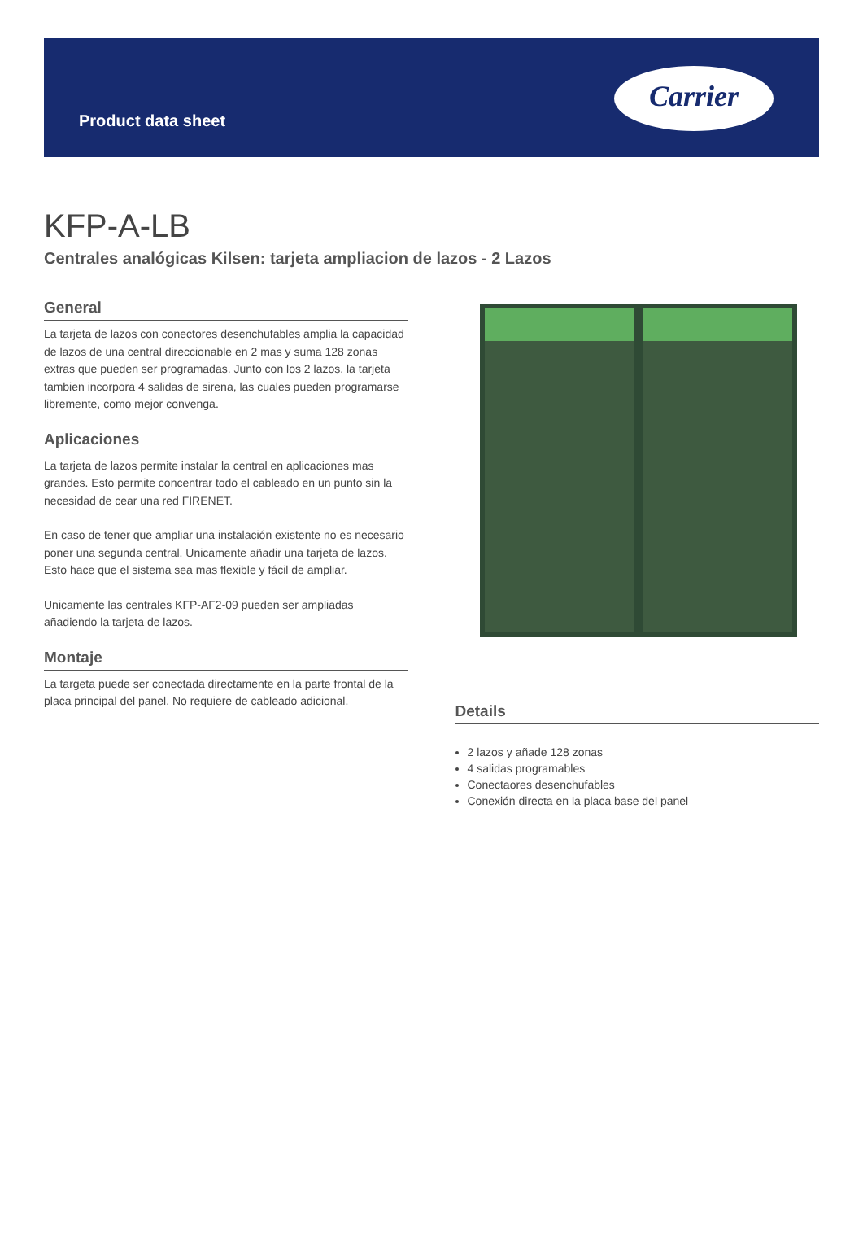Product data sheet
Carrier
KFP-A-LB
Centrales analógicas Kilsen: tarjeta ampliacion de lazos - 2 Lazos
General
La tarjeta de lazos con conectores desenchufables amplia la capacidad de lazos de una central direccionable en 2 mas y suma 128 zonas extras que pueden ser programadas. Junto con los 2 lazos, la tarjeta tambien incorpora 4 salidas de sirena, las cuales pueden programarse libremente, como mejor convenga.
Aplicaciones
La tarjeta de lazos permite instalar la central en aplicaciones mas grandes. Esto permite concentrar todo el cableado en un punto sin la necesidad de cear una red FIRENET.
En caso de tener que ampliar una instalación existente no es necesario poner una segunda central. Unicamente añadir una tarjeta de lazos. Esto hace que el sistema sea mas flexible y fácil de ampliar.
Unicamente las centrales KFP-AF2-09 pueden ser ampliadas añadiendo la tarjeta de lazos.
Montaje
La targeta puede ser conectada directamente en la parte frontal de la placa principal del panel. No requiere de cableado adicional.
Details
2 lazos y añade 128 zonas
4 salidas programables
Conectaores desenchufables
Conexión directa en la placa base del panel